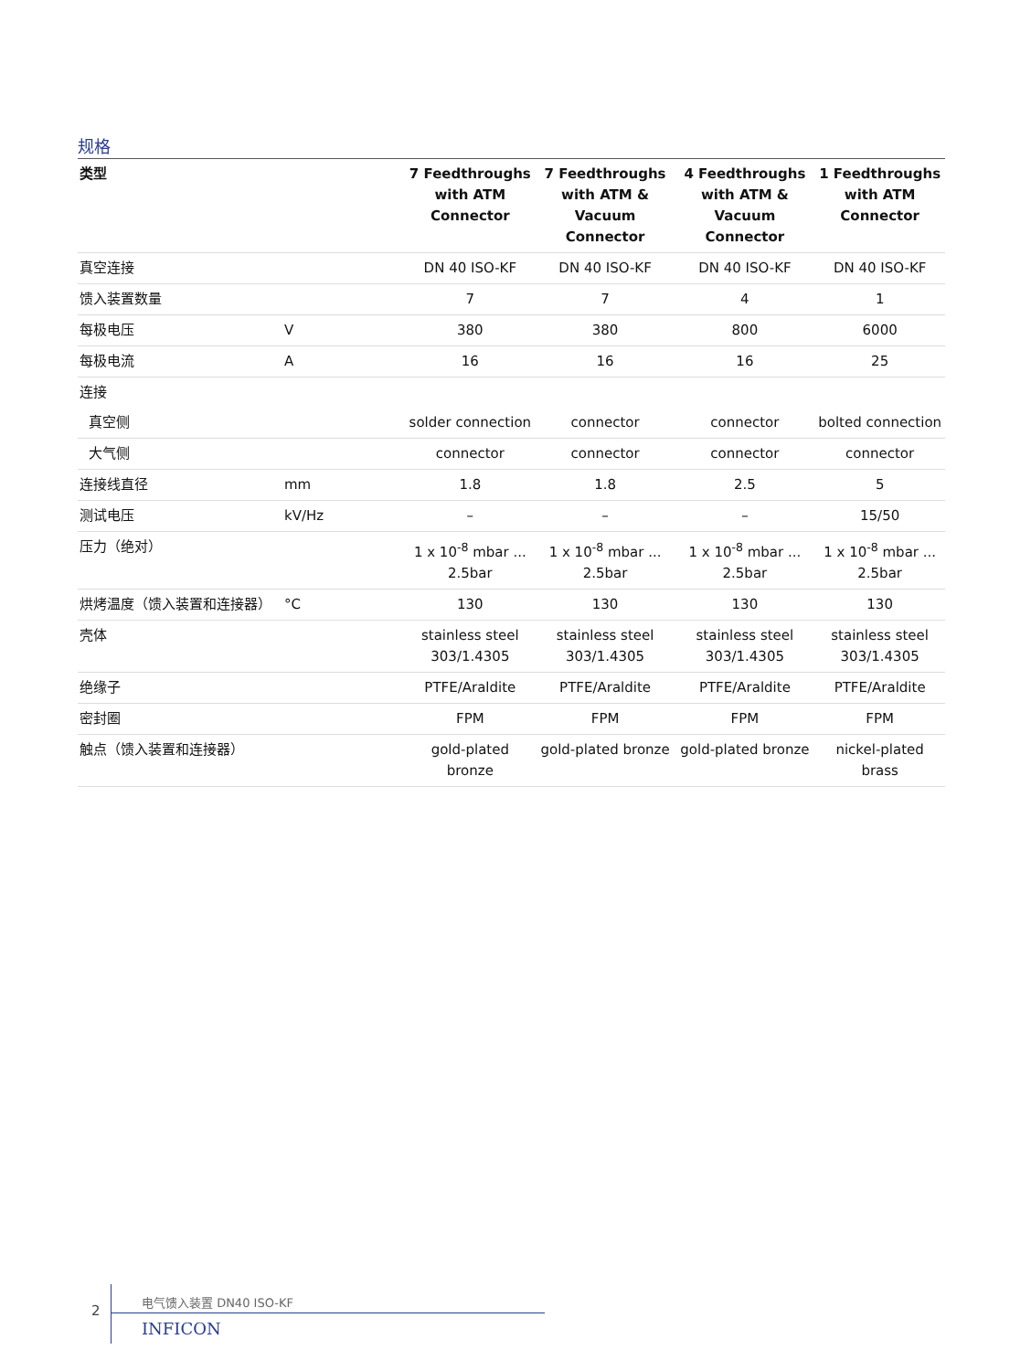规格
| 类型 | | 7 Feedthroughs with ATM Connector | 7 Feedthroughs with ATM & Vacuum Connector | 4 Feedthroughs with ATM & Vacuum Connector | 1 Feedthroughs with ATM Connector |
| --- | --- | --- | --- | --- | --- |
| 真空连接 | | DN 40 ISO-KF | DN 40 ISO-KF | DN 40 ISO-KF | DN 40 ISO-KF |
| 馈入装置数量 | | 7 | 7 | 4 | 1 |
| 每极电压 | V | 380 | 380 | 800 | 6000 |
| 每极电流 | A | 16 | 16 | 16 | 25 |
| 连接 | | | | | |
| 真空侧 | | solder connection | connector | connector | bolted connection |
| 大气侧 | | connector | connector | connector | connector |
| 连接线直径 | mm | 1.8 | 1.8 | 2.5 | 5 |
| 测试电压 | kV/Hz | – | – | – | 15/50 |
| 压力（绝对） | | 1 x 10<sup>-8</sup> mbar ... 2.5bar | 1 x 10<sup>-8</sup> mbar ... 2.5bar | 1 x 10<sup>-8</sup> mbar ... 2.5bar | 1 x 10<sup>-8</sup> mbar ... 2.5bar |
| 烘烤温度（馈入装置和连接器） | °C | 130 | 130 | 130 | 130 |
| 壳体 | | stainless steel 303/1.4305 | stainless steel 303/1.4305 | stainless steel 303/1.4305 | stainless steel 303/1.4305 |
| 绝缘子 | | PTFE/Araldite | PTFE/Araldite | PTFE/Araldite | PTFE/Araldite |
| 密封圈 | | FPM | FPM | FPM | FPM |
| 触点（馈入装置和连接器） | | gold-plated bronze | gold-plated bronze | gold-plated bronze | nickel-plated brass |
2
电气馈入装置 DN40 ISO-KF
INFICON